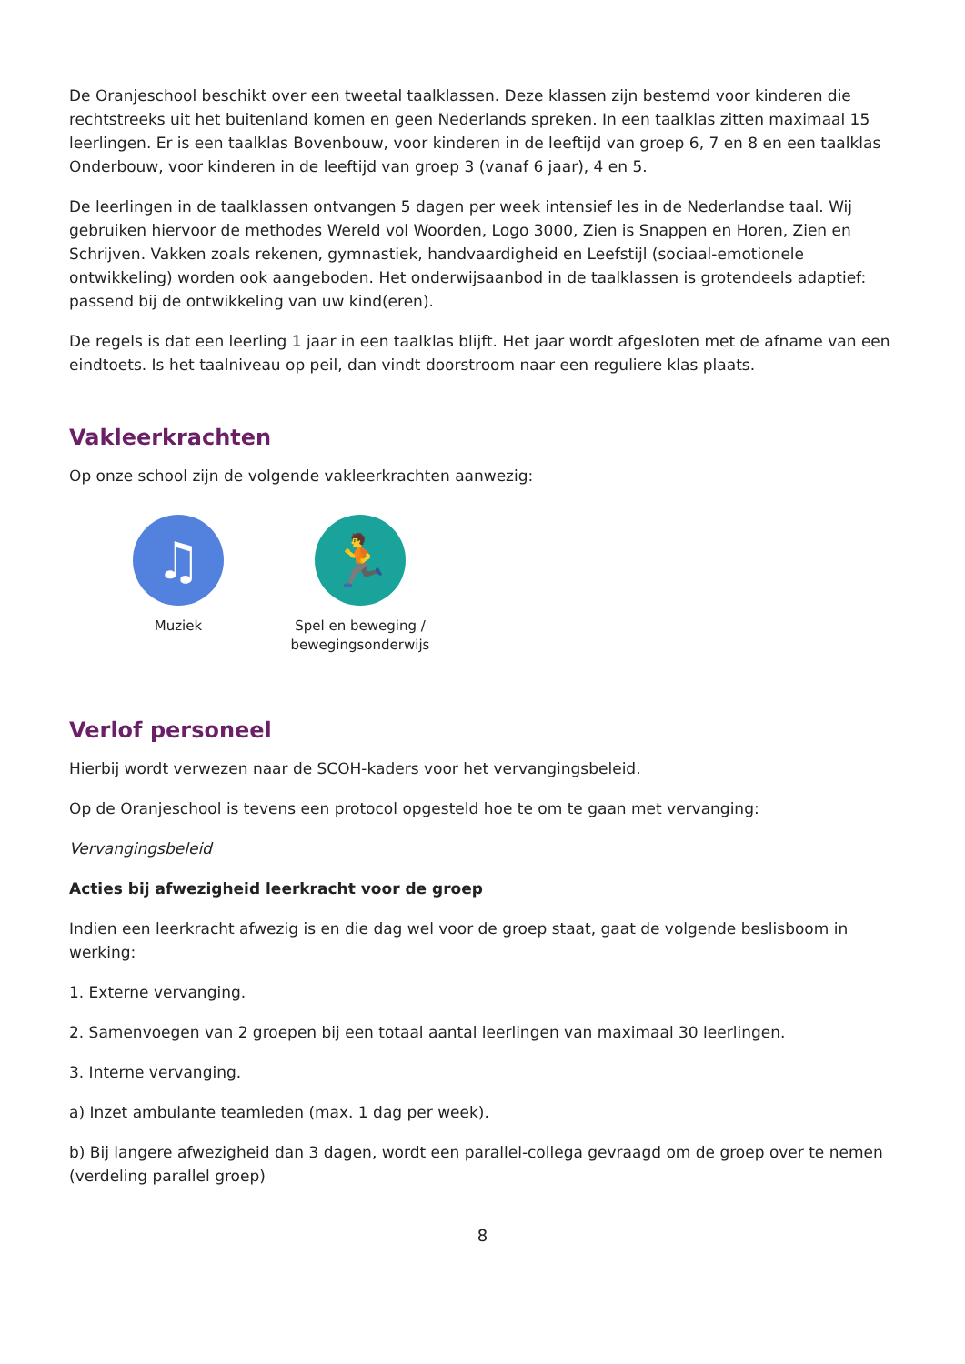De Oranjeschool beschikt over een tweetal taalklassen. Deze klassen zijn bestemd voor kinderen die rechtstreeks uit het buitenland komen en geen Nederlands spreken. In een taalklas zitten maximaal 15 leerlingen. Er is een taalklas Bovenbouw, voor kinderen in de leeftijd van groep 6, 7 en 8 en een taalklas Onderbouw, voor kinderen in de leeftijd van groep 3 (vanaf 6 jaar), 4 en 5.
De leerlingen in de taalklassen ontvangen 5 dagen per week intensief les in de Nederlandse taal. Wij gebruiken hiervoor de methodes Wereld vol Woorden, Logo 3000, Zien is Snappen en Horen, Zien en Schrijven. Vakken zoals rekenen, gymnastiek, handvaardigheid en Leefstijl (sociaal-emotionele ontwikkeling) worden ook aangeboden. Het onderwijsaanbod in de taalklassen is grotendeels adaptief: passend bij de ontwikkeling van uw kind(eren).
De regels is dat een leerling 1 jaar in een taalklas blijft. Het jaar wordt afgesloten met de afname van een eindtoets. Is het taalniveau op peil, dan vindt doorstroom naar een reguliere klas plaats.
Vakleerkrachten
Op onze school zijn de volgende vakleerkrachten aanwezig:
♫
Muziek
🏃
Spel en beweging / bewegingsonderwijs
Verlof personeel
Hierbij wordt verwezen naar de SCOH-kaders voor het vervangingsbeleid.
Op de Oranjeschool is tevens een protocol opgesteld hoe te om te gaan met vervanging:
Vervangingsbeleid
Acties bij afwezigheid leerkracht voor de groep
Indien een leerkracht afwezig is en die dag wel voor de groep staat, gaat de volgende beslisboom in werking:
1. Externe vervanging.
2. Samenvoegen van 2 groepen bij een totaal aantal leerlingen van maximaal 30 leerlingen.
3. Interne vervanging.
a) Inzet ambulante teamleden (max. 1 dag per week).
b) Bij langere afwezigheid dan 3 dagen, wordt een parallel-collega gevraagd om de groep over te nemen (verdeling parallel groep)
8